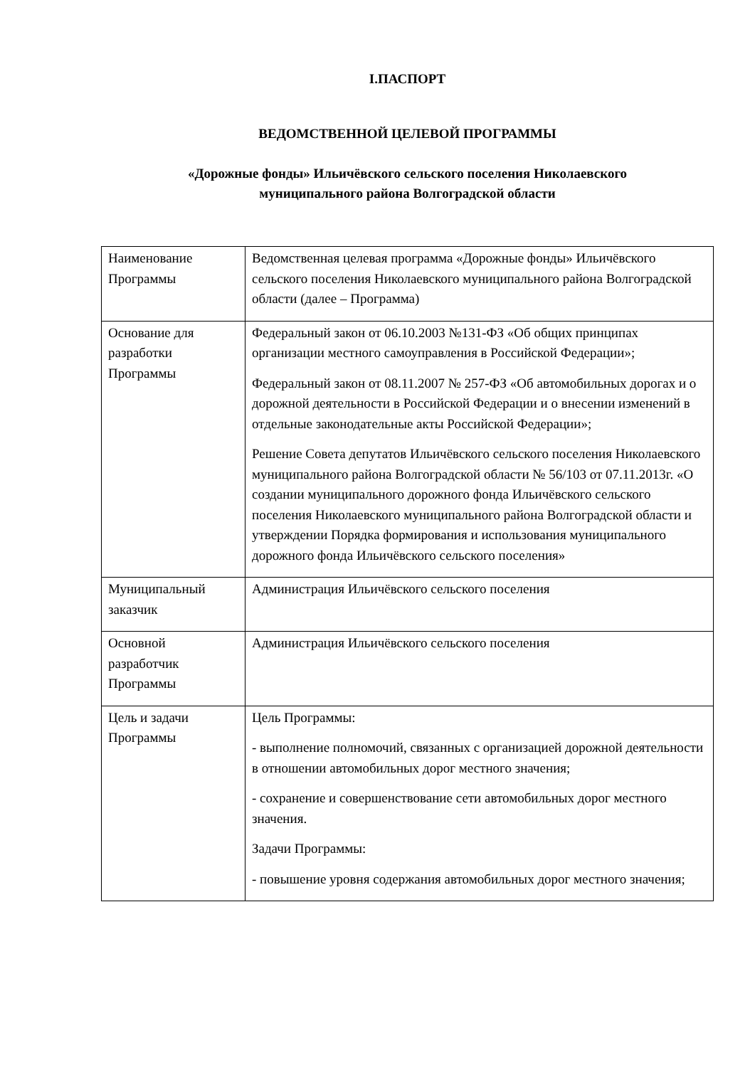I.ПАСПОРТ
ВЕДОМСТВЕННОЙ ЦЕЛЕВОЙ ПРОГРАММЫ
«Дорожные фонды» Ильичёвского сельского поселения Николаевского
муниципального района Волгоградской области
| Наименование Программы | Ведомственная целевая программа «Дорожные фонды» Ильичёвского сельского поселения Николаевского муниципального района Волгоградской области (далее – Программа) |
| Основание для разработки Программы | Федеральный закон от 06.10.2003 №131-ФЗ «Об общих принципах организации местного самоуправления в Российской Федерации»; Федеральный закон от 08.11.2007 № 257-ФЗ «Об автомобильных дорогах и о дорожной деятельности в Российской Федерации и о внесении изменений в отдельные законодательные акты Российской Федерации»; Решение Совета депутатов Ильичёвского сельского поселения Николаевского муниципального района Волгоградской области № 56/103 от 07.11.2013г. «О создании муниципального дорожного фонда Ильичёвского сельского поселения Николаевского муниципального района Волгоградской области и утверждении Порядка формирования и использования муниципального дорожного фонда Ильичёвского сельского поселения» |
| Муниципальный заказчик | Администрация Ильичёвского сельского поселения |
| Основной разработчик Программы | Администрация Ильичёвского сельского поселения |
| Цель и задачи Программы | Цель Программы: - выполнение полномочий, связанных с организацией дорожной деятельности в отношении автомобильных дорог местного значения; - сохранение и совершенствование сети автомобильных дорог местного значения. Задачи Программы: - повышение уровня содержания автомобильных дорог местного значения; |